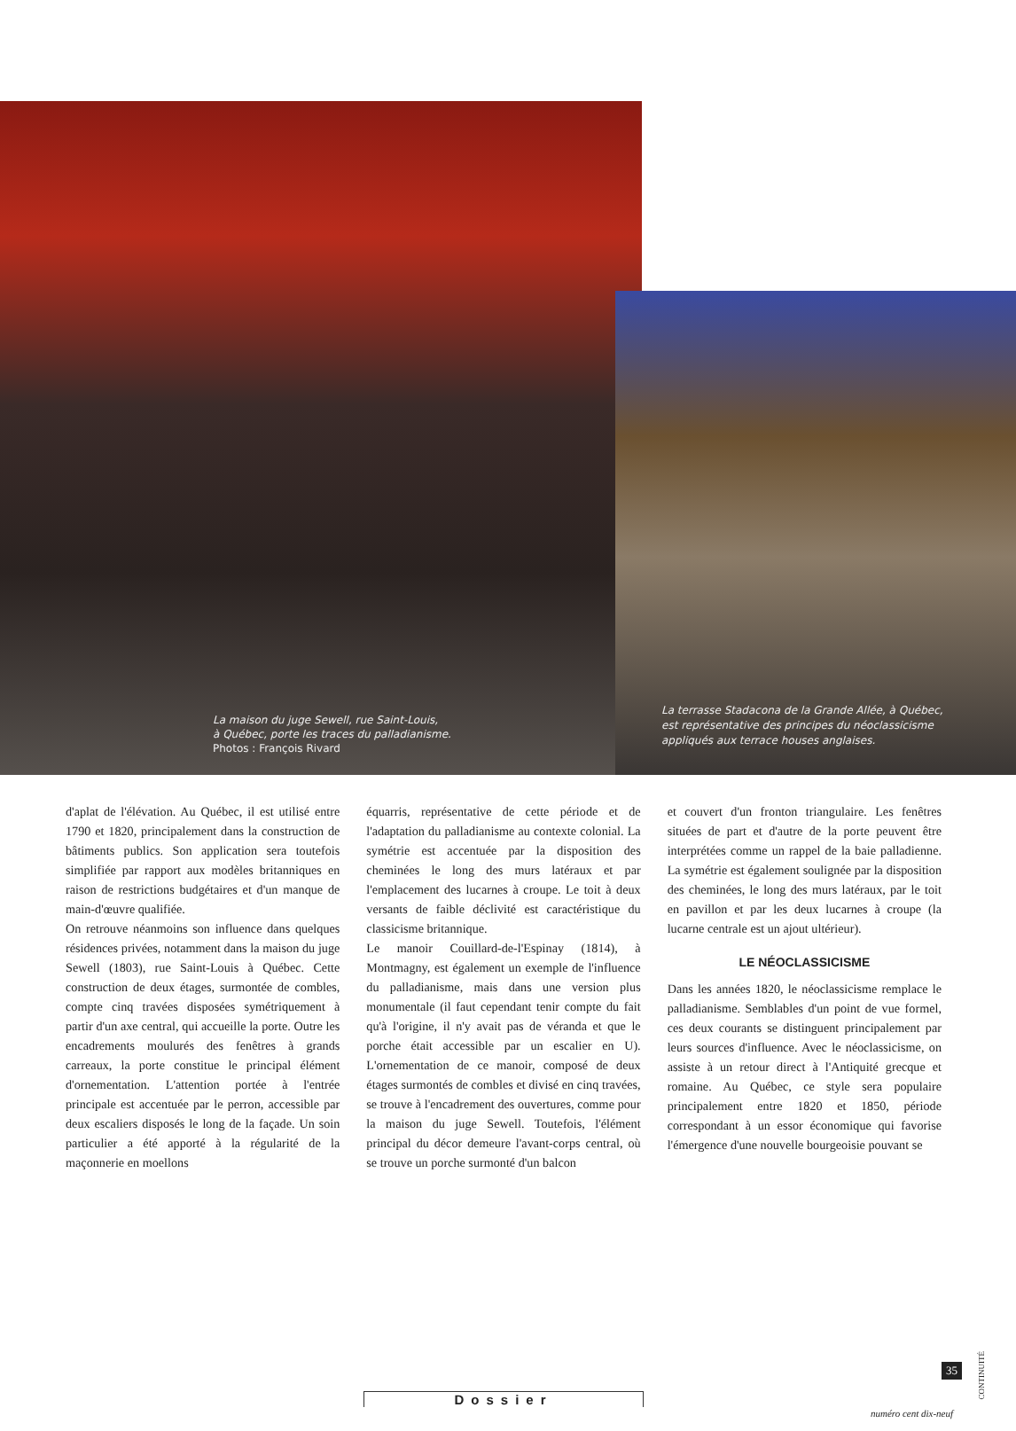La maison du juge Sewell, rue Saint-Louis,
à Québec, porte les traces du palladianisme.
Photos : François Rivard
La terrasse Stadacona de la Grande Allée, à Québec, est représentative des principes du néoclassicisme appliqués aux terrace houses anglaises.
d'aplat de l'élévation. Au Québec, il est utilisé entre 1790 et 1820, principalement dans la construction de bâtiments publics. Son application sera toutefois simplifiée par rapport aux modèles britanniques en raison de restrictions budgétaires et d'un manque de main-d'œuvre qualifiée.
On retrouve néanmoins son influence dans quelques résidences privées, notamment dans la maison du juge Sewell (1803), rue Saint-Louis à Québec. Cette construction de deux étages, surmontée de combles, compte cinq travées disposées symétriquement à partir d'un axe central, qui accueille la porte. Outre les encadrements moulurés des fenêtres à grands carreaux, la porte constitue le principal élément d'ornementation. L'attention portée à l'entrée principale est accentuée par le perron, accessible par deux escaliers disposés le long de la façade. Un soin particulier a été apporté à la régularité de la maçonnerie en moellons
équarris, représentative de cette période et de l'adaptation du palladianisme au contexte colonial. La symétrie est accentuée par la disposition des cheminées le long des murs latéraux et par l'emplacement des lucarnes à croupe. Le toit à deux versants de faible déclivité est caractéristique du classicisme britannique.
Le manoir Couillard-de-l'Espinay (1814), à Montmagny, est également un exemple de l'influence du palladianisme, mais dans une version plus monumentale (il faut cependant tenir compte du fait qu'à l'origine, il n'y avait pas de véranda et que le porche était accessible par un escalier en U). L'ornementation de ce manoir, composé de deux étages surmontés de combles et divisé en cinq travées, se trouve à l'encadrement des ouvertures, comme pour la maison du juge Sewell. Toutefois, l'élément principal du décor demeure l'avant-corps central, où se trouve un porche surmonté d'un balcon
et couvert d'un fronton triangulaire. Les fenêtres situées de part et d'autre de la porte peuvent être interprétées comme un rappel de la baie palladienne. La symétrie est également soulignée par la disposition des cheminées, le long des murs latéraux, par le toit en pavillon et par les deux lucarnes à croupe (la lucarne centrale est un ajout ultérieur).
LE NÉOCLASSICISME
Dans les années 1820, le néoclassicisme remplace le palladianisme. Semblables d'un point de vue formel, ces deux courants se distinguent principalement par leurs sources d'influence. Avec le néoclassicisme, on assiste à un retour direct à l'Antiquité grecque et romaine. Au Québec, ce style sera populaire principalement entre 1820 et 1850, période correspondant à un essor économique qui favorise l'émergence d'une nouvelle bourgeoisie pouvant se
CONTINUITÉ
35
numéro cent dix-neuf
Dossier